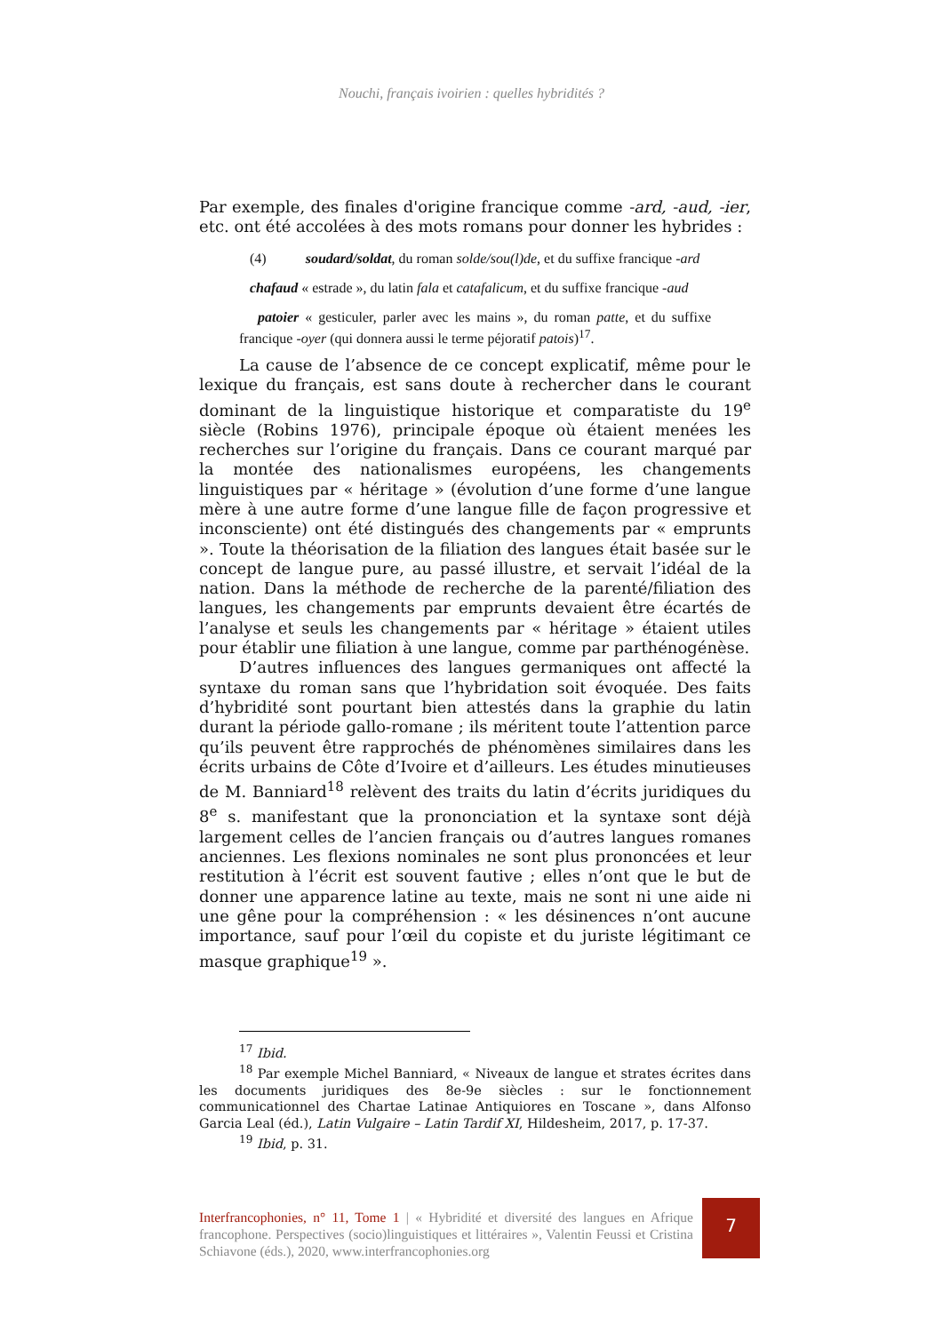Nouchi, français ivoirien : quelles hybridités ?
Par exemple, des finales d'origine francique comme -ard, -aud, -ier, etc. ont été accolées à des mots romans pour donner les hybrides :
(4) soudard/soldat, du roman solde/sou(l)de, et du suffixe francique -ard
chafaud « estrade », du latin fala et catafalicum, et du suffixe francique -aud
patoier « gesticuler, parler avec les mains », du roman patte, et du suffixe francique -oyer (qui donnera aussi le terme péjoratif patois)<sup>17</sup>.
La cause de l’absence de ce concept explicatif, même pour le lexique du français, est sans doute à rechercher dans le courant dominant de la linguistique historique et comparatiste du 19<sup>e</sup> siècle (Robins 1976), principale époque où étaient menées les recherches sur l’origine du français. Dans ce courant marqué par la montée des nationalismes européens, les changements linguistiques par « héritage » (évolution d’une forme d’une langue mère à une autre forme d’une langue fille de façon progressive et inconsciente) ont été distingués des changements par « emprunts ». Toute la théorisation de la filiation des langues était basée sur le concept de langue pure, au passé illustre, et servait l’idéal de la nation. Dans la méthode de recherche de la parenté/filiation des langues, les changements par emprunts devaient être écartés de l’analyse et seuls les changements par « héritage » étaient utiles pour établir une filiation à une langue, comme par parthénogénèse.
D’autres influences des langues germaniques ont affecté la syntaxe du roman sans que l’hybridation soit évoquée. Des faits d’hybridité sont pourtant bien attestés dans la graphie du latin durant la période gallo-romane ; ils méritent toute l’attention parce qu’ils peuvent être rapprochés de phénomènes similaires dans les écrits urbains de Côte d’Ivoire et d’ailleurs. Les études minutieuses de M. Banniard<sup>18</sup> relèvent des traits du latin d’écrits juridiques du 8<sup>e</sup> s. manifestant que la prononciation et la syntaxe sont déjà largement celles de l’ancien français ou d’autres langues romanes anciennes. Les flexions nominales ne sont plus prononcées et leur restitution à l’écrit est souvent fautive ; elles n’ont que le but de donner une apparence latine au texte, mais ne sont ni une aide ni une gêne pour la compréhension : « les désinences n’ont aucune importance, sauf pour l’œil du copiste et du juriste légitimant ce masque graphique<sup>19</sup> ».
<sup>17</sup> Ibid.
<sup>18</sup> Par exemple Michel Banniard, « Niveaux de langue et strates écrites dans les documents juridiques des 8e-9e siècles : sur le fonctionnement communicationnel des Chartae Latinae Antiquiores en Toscane », dans Alfonso Garcia Leal (éd.), Latin Vulgaire – Latin Tardif XI, Hildesheim, 2017, p. 17-37.
<sup>19</sup> Ibid, p. 31.
Interfrancophonies, n° 11, Tome 1 | « Hybridité et diversité des langues en Afrique francophone. Perspectives (socio)linguistiques et littéraires », Valentin Feussi et Cristina Schiavone (éds.), 2020, www.interfrancophonies.org
7